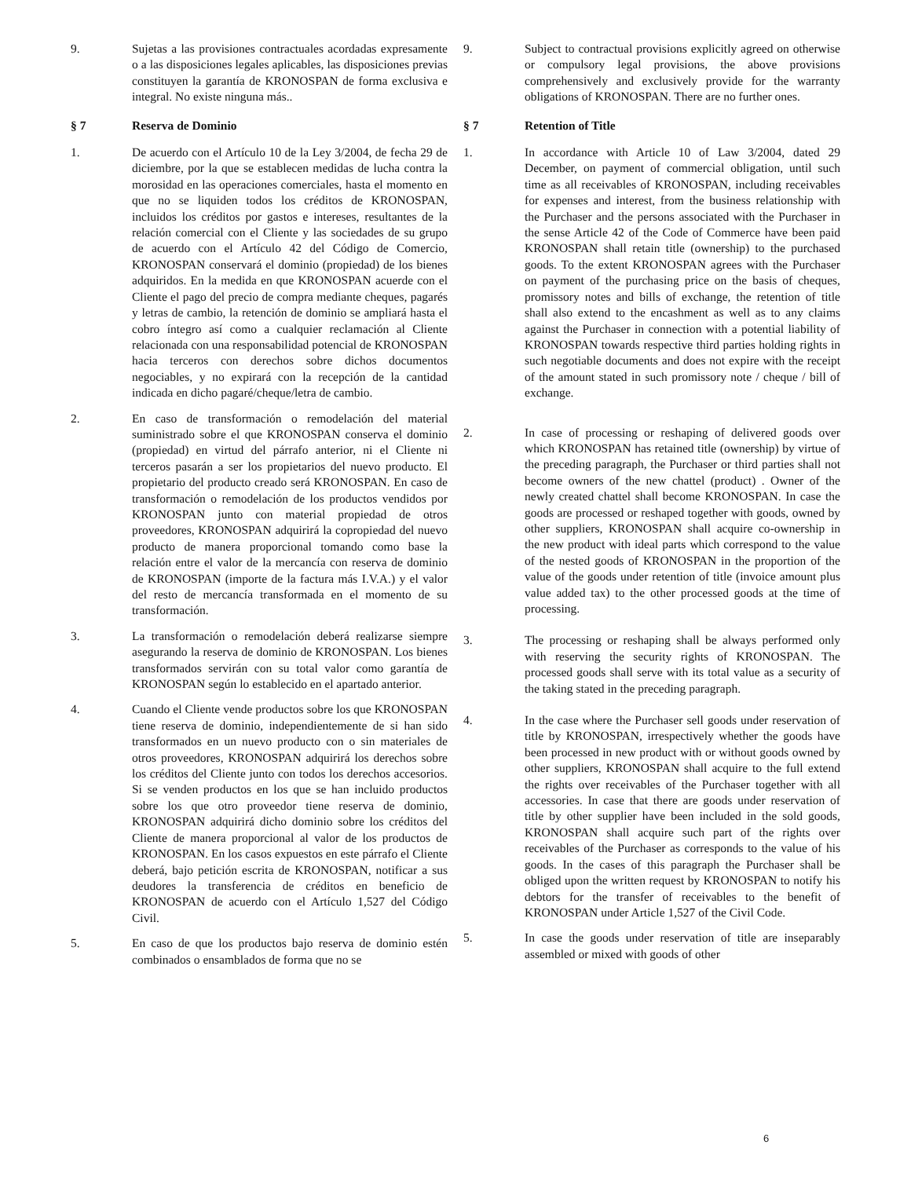9. Sujetas a las provisiones contractuales acordadas expresamente o a las disposiciones legales aplicables, las disposiciones previas constituyen la garantía de KRONOSPAN de forma exclusiva e integral. No existe ninguna más..
§ 7 Reserva de Dominio
1. De acuerdo con el Artículo 10 de la Ley 3/2004, de fecha 29 de diciembre, por la que se establecen medidas de lucha contra la morosidad en las operaciones comerciales, hasta el momento en que no se liquiden todos los créditos de KRONOSPAN, incluidos los créditos por gastos e intereses, resultantes de la relación comercial con el Cliente y las sociedades de su grupo de acuerdo con el Artículo 42 del Código de Comercio, KRONOSPAN conservará el dominio (propiedad) de los bienes adquiridos. En la medida en que KRONOSPAN acuerde con el Cliente el pago del precio de compra mediante cheques, pagarés y letras de cambio, la retención de dominio se ampliará hasta el cobro íntegro así como a cualquier reclamación al Cliente relacionada con una responsabilidad potencial de KRONOSPAN hacia terceros con derechos sobre dichos documentos negociables, y no expirará con la recepción de la cantidad indicada en dicho pagaré/cheque/letra de cambio.
2. En caso de transformación o remodelación del material suministrado sobre el que KRONOSPAN conserva el dominio (propiedad) en virtud del párrafo anterior, ni el Cliente ni terceros pasarán a ser los propietarios del nuevo producto. El propietario del producto creado será KRONOSPAN. En caso de transformación o remodelación de los productos vendidos por KRONOSPAN junto con material propiedad de otros proveedores, KRONOSPAN adquirirá la copropiedad del nuevo producto de manera proporcional tomando como base la relación entre el valor de la mercancía con reserva de dominio de KRONOSPAN (importe de la factura más I.V.A.) y el valor del resto de mercancía transformada en el momento de su transformación.
3. La transformación o remodelación deberá realizarse siempre asegurando la reserva de dominio de KRONOSPAN. Los bienes transformados servirán con su total valor como garantía de KRONOSPAN según lo establecido en el apartado anterior.
4. Cuando el Cliente vende productos sobre los que KRONOSPAN tiene reserva de dominio, independientemente de si han sido transformados en un nuevo producto con o sin materiales de otros proveedores, KRONOSPAN adquirirá los derechos sobre los créditos del Cliente junto con todos los derechos accesorios. Si se venden productos en los que se han incluido productos sobre los que otro proveedor tiene reserva de dominio, KRONOSPAN adquirirá dicho dominio sobre los créditos del Cliente de manera proporcional al valor de los productos de KRONOSPAN. En los casos expuestos en este párrafo el Cliente deberá, bajo petición escrita de KRONOSPAN, notificar a sus deudores la transferencia de créditos en beneficio de KRONOSPAN de acuerdo con el Artículo 1,527 del Código Civil.
5. En caso de que los productos bajo reserva de dominio estén combinados o ensamblados de forma que no se
9. Subject to contractual provisions explicitly agreed on otherwise or compulsory legal provisions, the above provisions comprehensively and exclusively provide for the warranty obligations of KRONOSPAN. There are no further ones.
§ 7 Retention of Title
1. In accordance with Article 10 of Law 3/2004, dated 29 December, on payment of commercial obligation, until such time as all receivables of KRONOSPAN, including receivables for expenses and interest, from the business relationship with the Purchaser and the persons associated with the Purchaser in the sense Article 42 of the Code of Commerce have been paid KRONOSPAN shall retain title (ownership) to the purchased goods. To the extent KRONOSPAN agrees with the Purchaser on payment of the purchasing price on the basis of cheques, promissory notes and bills of exchange, the retention of title shall also extend to the encashment as well as to any claims against the Purchaser in connection with a potential liability of KRONOSPAN towards respective third parties holding rights in such negotiable documents and does not expire with the receipt of the amount stated in such promissory note / cheque / bill of exchange.
2. In case of processing or reshaping of delivered goods over which KRONOSPAN has retained title (ownership) by virtue of the preceding paragraph, the Purchaser or third parties shall not become owners of the new chattel (product) . Owner of the newly created chattel shall become KRONOSPAN. In case the goods are processed or reshaped together with goods, owned by other suppliers, KRONOSPAN shall acquire co-ownership in the new product with ideal parts which correspond to the value of the nested goods of KRONOSPAN in the proportion of the value of the goods under retention of title (invoice amount plus value added tax) to the other processed goods at the time of processing.
3. The processing or reshaping shall be always performed only with reserving the security rights of KRONOSPAN. The processed goods shall serve with its total value as a security of the taking stated in the preceding paragraph.
4. In the case where the Purchaser sell goods under reservation of title by KRONOSPAN, irrespectively whether the goods have been processed in new product with or without goods owned by other suppliers, KRONOSPAN shall acquire to the full extend the rights over receivables of the Purchaser together with all accessories. In case that there are goods under reservation of title by other supplier have been included in the sold goods, KRONOSPAN shall acquire such part of the rights over receivables of the Purchaser as corresponds to the value of his goods. In the cases of this paragraph the Purchaser shall be obliged upon the written request by KRONOSPAN to notify his debtors for the transfer of receivables to the benefit of KRONOSPAN under Article 1,527 of the Civil Code.
5. In case the goods under reservation of title are inseparably assembled or mixed with goods of other
6